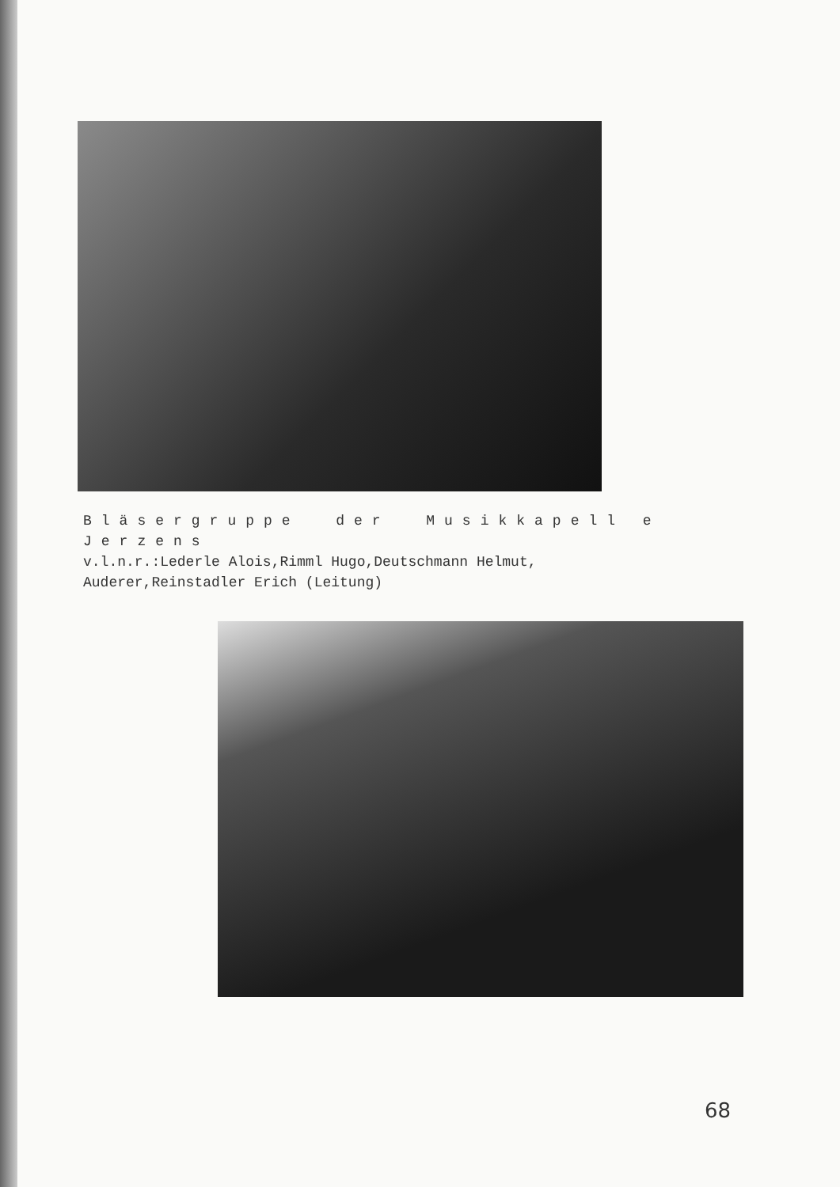Bläsergruppe der Musikkapell e Jerzens
v.l.n.r.:Lederle Alois,Rimml Hugo,Deutschmann Helmut,
Auderer,Reinstadler Erich (Leitung)
68